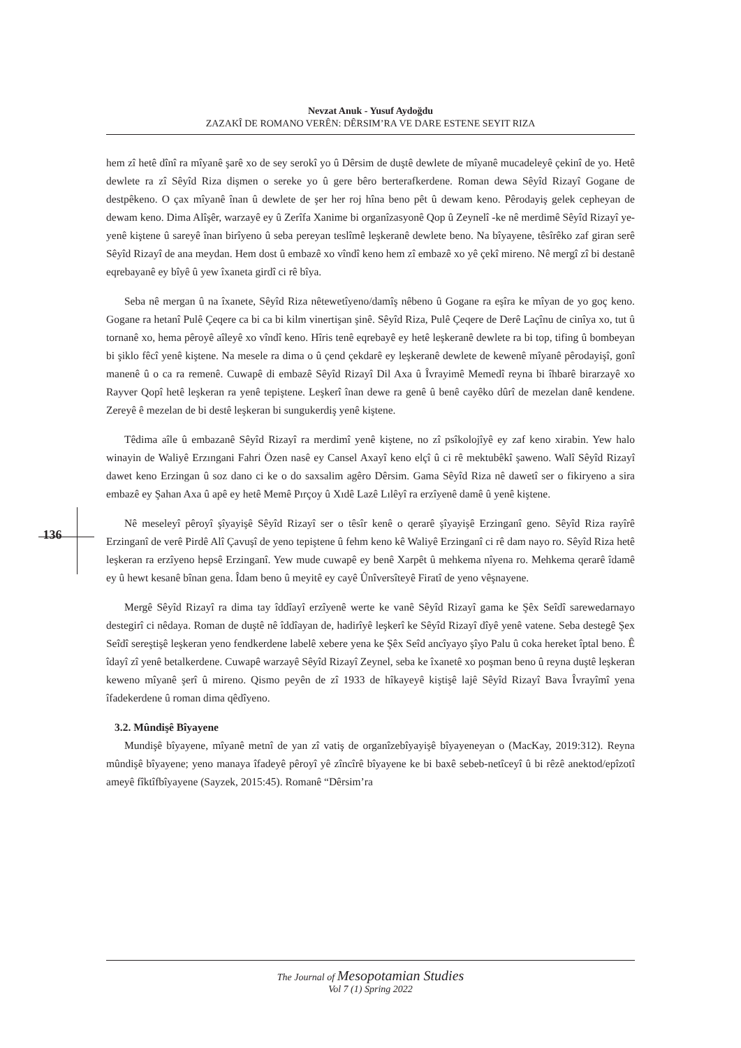Nevzat Anuk - Yusuf Aydoğdu
ZAZAKÎ DE ROMANO VERÊN: DÊRSIM’RA VE DARE ESTENE SEYIT RIZA
136
hem zî hetê dînî ra mîyanê şarê xo de sey serokî yo û Dêrsim de duştê dewlete de mîyanê mucadeleyê çekinî de yo. Hetê dewlete ra zî Sêyîd Riza dişmen o sereke yo û gere bêro berterafkerdene. Roman dewa Sêyîd Rizayî Gogane de destpêkeno. O çax mîyanê înan û dewlete de şer her roj hîna beno pêt û dewam keno. Pêrodayiş gelek cepheyan de dewam keno. Dima Alîşêr, warzayê ey û Zerîfa Xanime bi organîzasyonê Qop û Zeynelî -ke nê merdimê Sêyîd Rizayî ye- yenê kiştene û sareyê înan birîyeno û seba pereyan teslîmê leşkeranê dewlete beno. Na bîyayene, têsîrêko zaf giran serê Sêyîd Rizayî de ana meydan. Hem dost û embazê xo vîndî keno hem zî embazê xo yê çekî mireno. Nê mergî zî bi destanê eqrebayanê ey bîyê û yew îxaneta girdî ci rê bîya.
Seba nê mergan û na îxanete, Sêyîd Riza nêtewetîyeno/damîş nêbeno û Gogane ra eşîra ke mîyan de yo goç keno. Gogane ra hetanî Pulê Çeqere ca bi ca bi kilm vinertişan şinê. Sêyîd Riza, Pulê Çeqere de Derê Laçînu de cinîya xo, tut û tornanê xo, hema pêroyê aîleyê xo vîndî keno. Hîris tenê eqrebayê ey hetê leşkeranê dewlete ra bi top, tifing û bombeyan bi şiklo fêcî yenê kiştene. Na mesele ra dima o û çend çekdarê ey leşkeranê dewlete de kewenê mîyanê pêrodayişî, gonî manenê û o ca ra remenê. Cuwapê di embazê Sêyîd Rizayî Dil Axa û Îvrayimê Memedî reyna bi îhbarê birarzayê xo Rayver Qopî hetê leşkeran ra yenê tepiştene. Leşkerî înan dewe ra genê û benê cayêko dûrî de mezelan danê kendene. Zereyê ê mezelan de bi destê leşkeran bi sungukerdiş yenê kiştene.
Têdima aîle û embazanê Sêyîd Rizayî ra merdimî yenê kiştene, no zî psîkolojîyê ey zaf keno xirabin. Yew halo winayin de Waliyê Erzıngani Fahri Özen nasê ey Cansel Axayî keno elçî û ci rê mektubêkî şaweno. Walî Sêyîd Rizayî dawet keno Erzingan û soz dano ci ke o do saxsalim agêro Dêrsim. Gama Sêyîd Riza nê dawetî ser o fikiryeno a sira embazê ey Şahan Axa û apê ey hetê Memê Pırçoy û Xıdê Lazê Lılêyî ra erzîyenê damê û yenê kiştene.
Nê meseleyî pêroyî şîyayişê Sêyîd Rizayî ser o têsîr kenê o qerarê şîyayişê Erzinganî geno. Sêyîd Riza rayîrê Erzinganî de verê Pirdê Alî Çavuşî de yeno tepiştene û fehm keno kê Waliyê Erzinganî ci rê dam nayo ro. Sêyîd Riza hetê leşkeran ra erzîyeno hepsê Erzinganî. Yew mude cuwapê ey benê Xarpêt û mehkema nîyena ro. Mehkema qerarê îdamê ey û hewt kesanê bînan gena. Îdam beno û meyitê ey cayê Ûnîversîteyê Firatî de yeno vêşnayene.
Mergê Sêyîd Rizayî ra dima tay îddîayî erzîyenê werte ke vanê Sêyîd Rizayî gama ke Şêx Seîdî sarewedarnayo destegirî ci nêdaya. Roman de duştê nê îddîayan de, hadirîyê leşkerî ke Sêyîd Rizayî dîyê yenê vatene. Seba destegê Şex Seîdî sereştişê leşkeran yeno fendkerdene labelê xebere yena ke Şêx Seîd ancîyayo şîyo Palu û coka hereket îptal beno. Ê îdayî zî yenê betalkerdene. Cuwapê warzayê Sêyîd Rizayî Zeynel, seba ke îxanetê xo poşman beno û reyna duştê leşkeran keweno mîyanê şerî û mireno. Qismo peyên de zî 1933 de hîkayeyê kiştişê lajê Sêyîd Rizayî Bava Îvrayîmî yena îfadekerdene û roman dima qêdîyeno.
3.2. Mûndişê Bîyayene
Mundişê bîyayene, mîyanê metnî de yan zî vatiş de organîzebîyayişê bîyayeneyan o (MacKay, 2019:312). Reyna mûndişê bîyayene; yeno manaya îfadeyê pêroyî yê zîncîrê bîyayene ke bi baxê sebeb-netîceyî û bi rêzê anektod/epîzotî ameyê fîktîfbîyayene (Sayzek, 2015:45). Romanê “Dêrsim’ra
The Journal of Mesopotamian Studies
Vol 7 (1) Spring 2022